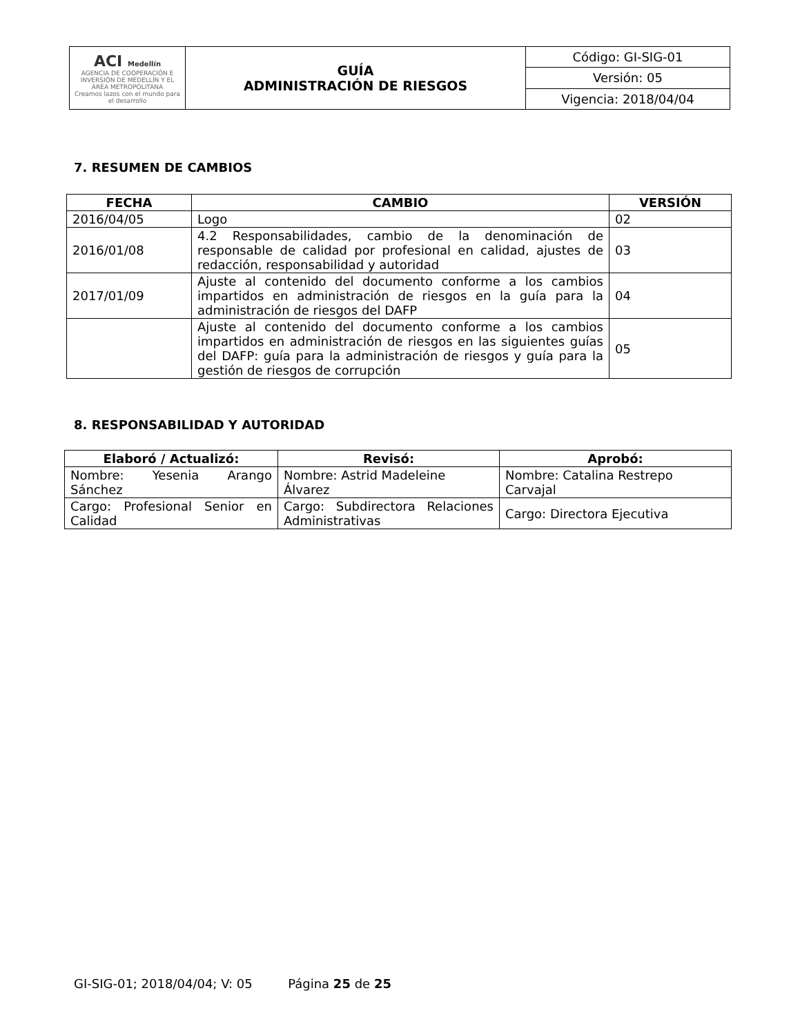| ACI Medellín AGENCIA DE COOPERACIÓN E INVERSIÓN DE MEDELLÍN Y EL ÁREA METROPOLITANA Creamos lazos con el mundo para el desarrollo | GUÍA ADMINISTRACIÓN DE RIESGOS | Código: GI-SIG-01 |
| | | Versión: 05 |
| | | Vigencia: 2018/04/04 |
7. RESUMEN DE CAMBIOS
| FECHA | CAMBIO | VERSIÓN |
| --- | --- | --- |
| 2016/04/05 | Logo | 02 |
| 2016/01/08 | 4.2 Responsabilidades, cambio de la denominación de responsable de calidad por profesional en calidad, ajustes de redacción, responsabilidad y autoridad | 03 |
| 2017/01/09 | Ajuste al contenido del documento conforme a los cambios impartidos en administración de riesgos en la guía para la administración de riesgos del DAFP | 04 |
| | Ajuste al contenido del documento conforme a los cambios impartidos en administración de riesgos en las siguientes guías del DAFP: guía para la administración de riesgos y guía para la gestión de riesgos de corrupción | 05 |
8. RESPONSABILIDAD Y AUTORIDAD
| Elaboró / Actualizó: | Revisó: | Aprobó: |
| --- | --- | --- |
| Nombre: Yesenia Arango Sánchez | Nombre: Astrid Madeleine Álvarez | Nombre: Catalina Restrepo Carvajal |
| Cargo: Profesional Senior en Calidad | Cargo: Subdirectora Relaciones Administrativas | Cargo: Directora Ejecutiva |
GI-SIG-01; 2018/04/04; V: 05 Página 25 de 25